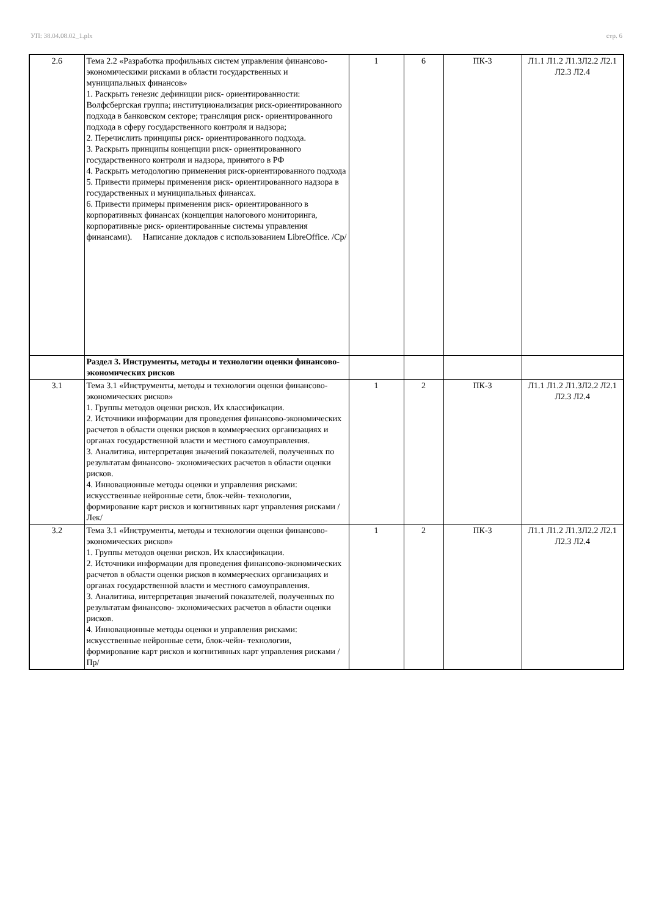УП: 38.04.08.02_1.plx стр. 6
| 2.6 | Тема 2.2 «Разработка профильных систем управления финансово- экономическими рисками в области государственных и муниципальных финансов» 1. Раскрыть генезис дефиниции риск- ориентированности: Волфсбергская группа; институционализация риск-ориентированного подхода в банковском секторе; трансляция риск- ориентированного подхода в сферу государственного контроля и надзора; 2. Перечислить принципы риск- ориентированного подхода. 3. Раскрыть принципы концепции риск- ориентированного государственного контроля и надзора, принятого в РФ 4. Раскрыть методологию применения риск-ориентированного подхода 5. Привести примеры применения риск- ориентированного надзора в государственных и муниципальных финансах. 6. Привести примеры применения риск- ориентированного в корпоративных финансах (концепция налогового мониторинга, корпоративные риск- ориентированные системы управления финансами). Написание докладов с использованием LibreOffice. /Ср/ | 1 | 6 | ПК-3 | Л1.1 Л1.2 Л1.3Л2.2 Л2.1 Л2.3 Л2.4 |
| | Раздел 3. Инструменты, методы и технологии оценки финансово- экономических рисков | | | | |
| 3.1 | Тема 3.1 «Инструменты, методы и технологии оценки финансово- экономических рисков» 1. Группы методов оценки рисков. Их классификации. 2. Источники информации для проведения финансово-экономических расчетов в области оценки рисков в коммерческих организациях и органах государственной власти и местного самоуправления. 3. Аналитика, интерпретация значений показателей, полученных по результатам финансово- экономических расчетов в области оценки рисков. 4. Инновационные методы оценки и управления рисками: искусственные нейронные сети, блок-чейн- технологии, формирование карт рисков и когнитивных карт управления рисками /Лек/ | 1 | 2 | ПК-3 | Л1.1 Л1.2 Л1.3Л2.2 Л2.1 Л2.3 Л2.4 |
| 3.2 | Тема 3.1 «Инструменты, методы и технологии оценки финансово- экономических рисков» 1. Группы методов оценки рисков. Их классификации. 2. Источники информации для проведения финансово-экономических расчетов в области оценки рисков в коммерческих организациях и органах государственной власти и местного самоуправления. 3. Аналитика, интерпретация значений показателей, полученных по результатам финансово- экономических расчетов в области оценки рисков. 4. Инновационные методы оценки и управления рисками: искусственные нейронные сети, блок-чейн- технологии, формирование карт рисков и когнитивных карт управления рисками /Пр/ | 1 | 2 | ПК-3 | Л1.1 Л1.2 Л1.3Л2.2 Л2.1 Л2.3 Л2.4 |